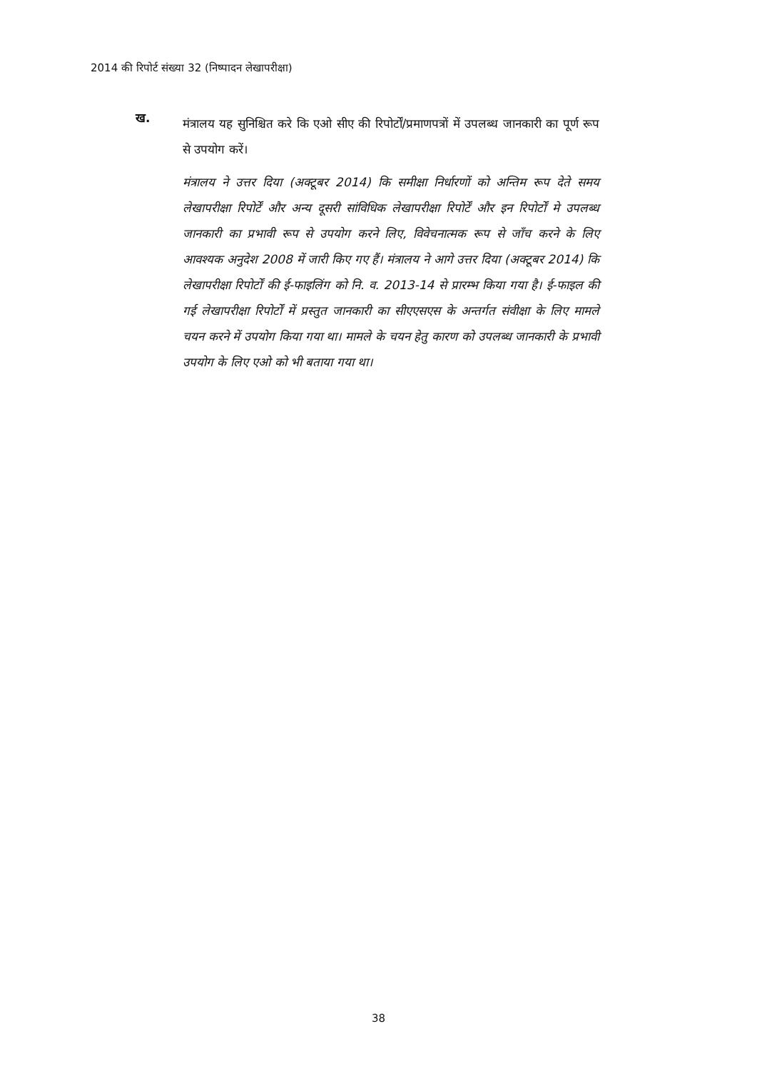2014 की रिपोर्ट संख्या 32 (निष्पादन लेखापरीक्षा)
ख.
मंत्रालय यह सुनिश्चित करे कि एओ सीए की रिपोर्टों/प्रमाणपत्रों में उपलब्ध जानकारी का पूर्ण रूप से उपयोग करें।
मंत्रालय ने उत्तर दिया (अक्टूबर 2014) कि समीक्षा निर्धारणों को अन्तिम रूप देते समय लेखापरीक्षा रिपोर्टें और अन्य दूसरी सांविधिक लेखापरीक्षा रिपोर्टें और इन रिपोर्टों मे उपलब्ध जानकारी का प्रभावी रूप से उपयोग करने लिए, विवेचनात्मक रूप से जाँच करने के लिए आवश्यक अनुदेश 2008 में जारी किए गए हैं। मंत्रालय ने आगे उत्तर दिया (अक्टूबर 2014) कि लेखापरीक्षा रिपोर्टों की ई-फाइलिंग को नि. व. 2013-14 से प्रारम्भ किया गया है। ई-फाइल की गई लेखापरीक्षा रिपोर्टों में प्रस्तुत जानकारी का सीएएसएस के अन्तर्गत संवीक्षा के लिए मामले चयन करने में उपयोग किया गया था। मामले के चयन हेतु कारण को उपलब्ध जानकारी के प्रभावी उपयोग के लिए एओ को भी बताया गया था।
38